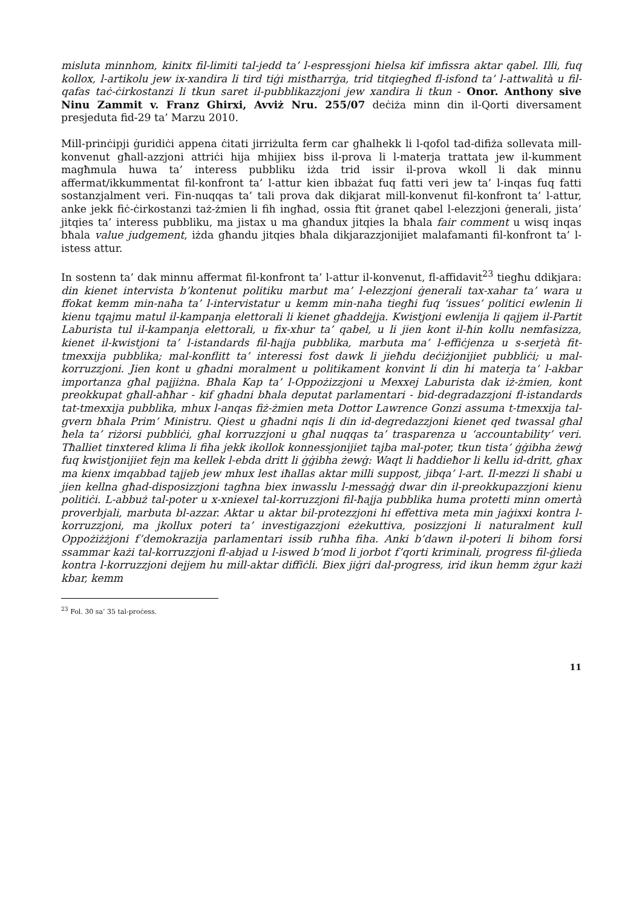misluta minnhom, kinitx fil-limiti tal-jedd ta’ l-espressjoni ħielsa kif imfissra aktar qabel. Illi, fuq kollox, l-artikolu jew ix-xandira li tird tiġi mistħarrġa, trid titqiegħed fl-isfond ta’ l-attwalità u fil-qafas taċ-ċirkostanzi li tkun saret il-pubblikazzjoni jew xandira li tkun - Onor. Anthony sive Ninu Zammit v. Franz Ghirxi, Avviż Nru. 255/07 deċiża minn din il-Qorti diversament presjeduta fid-29 ta’ Marzu 2010.
Mill-prinċipji ġuridiċi appena ċitati jirriżulta ferm car għalhekk li l-qofol tad-difiża sollevata mill-konvenut għall-azzjoni attriċi hija mhijiex biss il-prova li l-materja trattata jew il-kumment magħmula huwa ta’ interess pubbliku iżda trid issir il-prova wkoll li dak minnu affermat/ikkummentat fil-konfront ta’ l-attur kien ibbażat fuq fatti veri jew ta’ l-inqas fuq fatti sostanzjalment veri. Fin-nuqqas ta’ tali prova dak dikjarat mill-konvenut fil-konfront ta’ l-attur, anke jekk fiċ-ċirkostanzi taż-żmien li fih ingħad, ossia ftit ġranet qabel l-elezzjoni ġenerali, jista’ jitqies ta’ interess pubbliku, ma jistax u ma għandux jitqies la bħala fair comment u wisq inqas bħala value judgement, iżda għandu jitqies bħala dikjarazzjonijiet malafamanti fil-konfront ta’ l-istess attur.
In sostenn ta’ dak minnu affermat fil-konfront ta’ l-attur il-konvenut, fl-affidavit<sup>23</sup> tiegħu ddikjara: din kienet intervista b’kontenut politiku marbut ma’ l-elezzjoni ġenerali tax-xahar ta’ wara u ffokat kemm min-naħa ta’ l-intervistatur u kemm min-naħa tiegħi fuq ‘issues’ politici ewlenin li kienu tqajmu matul il-kampanja elettorali li kienet għaddejja. Kwistjoni ewlenija li qajjem il-Partit Laburista tul il-kampanja elettorali, u fix-xhur ta’ qabel, u li jien kont il-ħin kollu nemfasizza, kienet il-kwistjoni ta’ l-istandards fil-ħajja pubblika, marbuta ma’ l-effiċjenza u s-serjetà fit-tmexxija pubblika; mal-konflitt ta’ interessi fost dawk li jieħdu deċiżjonijiet pubbliċi; u mal-korruzzjoni. Jien kont u għadni moralment u politikament konvint li din hi materja ta’ l-akbar importanza għal pajjiżna. Bħala Kap ta’ l-Oppożizzjoni u Mexxej Laburista dak iż-żmien, kont preokkupat għall-aħħar - kif għadni bħala deputat parlamentari - bid-degradazzjoni fl-istandards tat-tmexxija pubblika, mhux l-anqas fiż-żmien meta Dottor Lawrence Gonzi assuma t-tmexxija tal-gvern bħala Prim’ Ministru. Qiest u għadni nqis li din id-degredazzjoni kienet qed twassal għal ħela ta’ riżorsi pubbliċi, għal korruzzjoni u għal nuqqas ta’ trasparenza u ‘accountability’ veri. Tħalliet tinxtered klima li fiha jekk ikollok konnessjonijiet tajba mal-poter, tkun tista’ ġġibha żewġ fuq kwistjonijiet fejn ma kellek l-ebda dritt li ġġibha żewġ: Waqt li ħaddieħor li kellu id-dritt, għax ma kienx imqabbad tajjeb jew mhux lest iħallas aktar milli suppost, jibqa’ l-art. Il-mezzi li sħabi u jien kellna għad-disposizzjoni tagħna biex inwasslu l-messaġġ dwar din il-preokkupazzjoni kienu politiċi. L-abbuż tal-poter u x-xniexel tal-korruzzjoni fil-ħajja pubblika huma protetti minn omertà proverbjali, marbuta bl-azzar. Aktar u aktar bil-protezzjoni hi effettiva meta min jaġixxi kontra l-korruzzjoni, ma jkollux poteri ta’ investigazzjoni eżekuttiva, posizzjoni li naturalment kull Oppożiżżjoni f’demokrazija parlamentari issib ruħha fiha. Anki b’dawn il-poteri li bihom forsi ssammar każi tal-korruzzjoni fl-abjad u l-iswed b’mod li jorbot f’qorti kriminali, progress fil-ġlieda kontra l-korruzzjoni dejjem hu mill-aktar diffiċli. Biex jiġri dal-progress, irid ikun hemm żgur każi kbar, kemm
<sup>23</sup> Fol. 30 sa’ 35 tal-proċess.
11